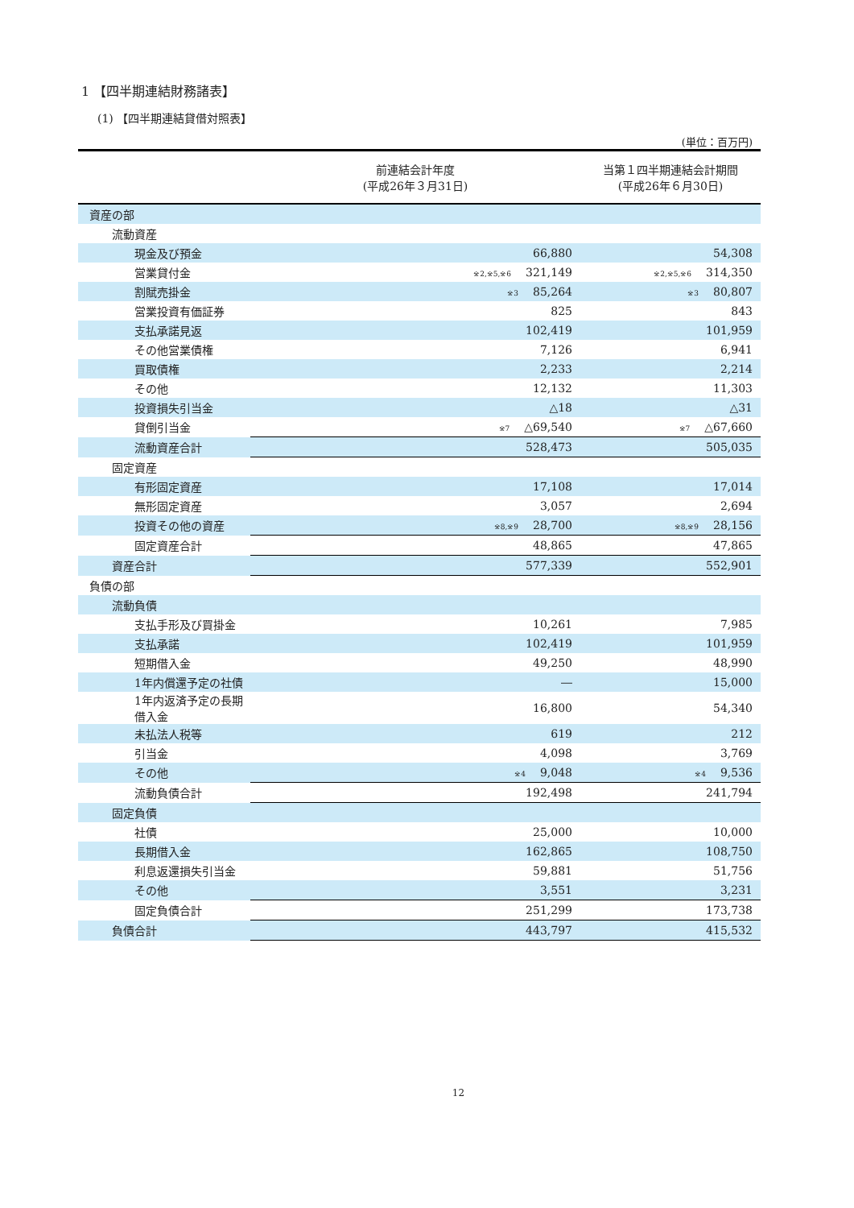1 【四半期連結財務諸表】
(1) 【四半期連結貸借対照表】
(単位：百万円)
| | 前連結会計年度 (平成26年３月31日) | | 当第１四半期連結会計期間 (平成26年６月30日) | |
| --- | --- | --- | --- | --- |
| 資産の部 | | | | |
| 流動資産 | | | | |
| 現金及び預金 | 66,880 | | 54,308 | |
| 営業貸付金 | <sup>※2,※5,※6</sup>321,149 | | <sup>※2,※5,※6</sup>314,350 | |
| 割賦売掛金 | <sup>※3</sup>85,264 | | <sup>※3</sup>80,807 | |
| 営業投資有価証券 | 825 | | 843 | |
| 支払承諾見返 | 102,419 | | 101,959 | |
| その他営業債権 | 7,126 | | 6,941 | |
| 買取債権 | 2,233 | | 2,214 | |
| その他 | 12,132 | | 11,303 | |
| 投資損失引当金 | △18 | | △31 | |
| 貸倒引当金 | <sup>※7</sup>△69,540 | | <sup>※7</sup>△67,660 | |
| 流動資産合計 | 528,473 | | 505,035 | |
| 固定資産 | | | | |
| 有形固定資産 | 17,108 | | 17,014 | |
| 無形固定資産 | 3,057 | | 2,694 | |
| 投資その他の資産 | <sup>※8,※9</sup>28,700 | | <sup>※8,※9</sup>28,156 | |
| 固定資産合計 | 48,865 | | 47,865 | |
| 資産合計 | 577,339 | | 552,901 | |
| 負債の部 | | | | |
| 流動負債 | | | | |
| 支払手形及び買掛金 | 10,261 | | 7,985 | |
| 支払承諾 | 102,419 | | 101,959 | |
| 短期借入金 | 49,250 | | 48,990 | |
| 1年内償還予定の社債 | ― | | 15,000 | |
| 1年内返済予定の長期借入金 | 16,800 | | 54,340 | |
| 未払法人税等 | 619 | | 212 | |
| 引当金 | 4,098 | | 3,769 | |
| その他 | <sup>※4</sup>9,048 | | <sup>※4</sup>9,536 | |
| 流動負債合計 | 192,498 | | 241,794 | |
| 固定負債 | | | | |
| 社債 | 25,000 | | 10,000 | |
| 長期借入金 | 162,865 | | 108,750 | |
| 利息返還損失引当金 | 59,881 | | 51,756 | |
| その他 | 3,551 | | 3,231 | |
| 固定負債合計 | 251,299 | | 173,738 | |
| 負債合計 | 443,797 | | 415,532 | |
12